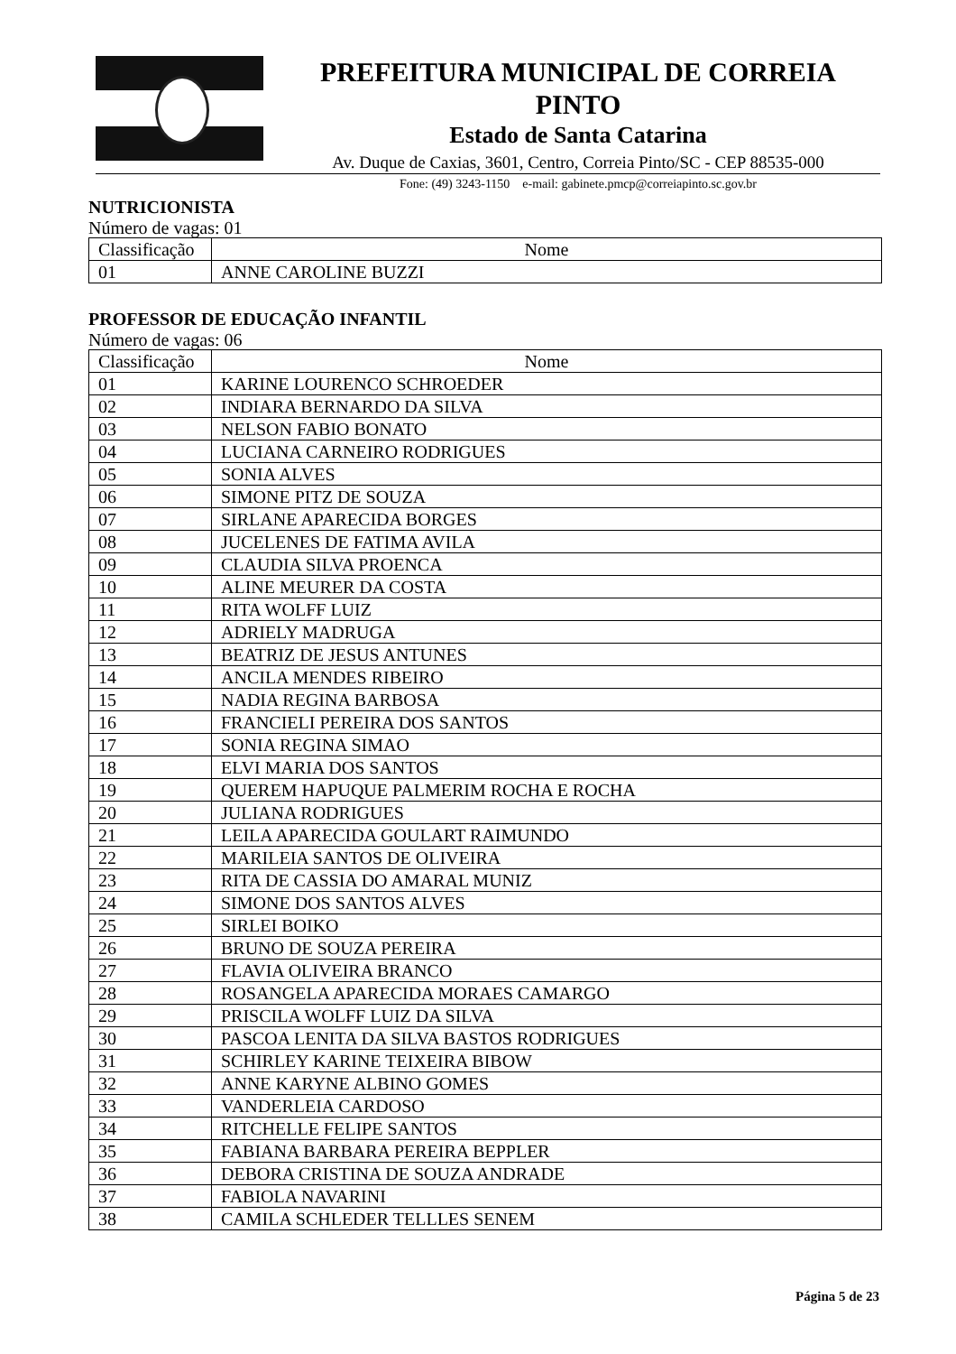PREFEITURA MUNICIPAL DE CORREIA PINTO
Estado de Santa Catarina
Av. Duque de Caxias, 3601, Centro, Correia Pinto/SC - CEP 88535-000
Fone: (49) 3243-1150 e-mail: gabinete.pmcp@correiapinto.sc.gov.br
NUTRICIONISTA
Número de vagas: 01
| Classificação | Nome |
| --- | --- |
| 01 | ANNE CAROLINE BUZZI |
PROFESSOR DE EDUCAÇÃO INFANTIL
Número de vagas: 06
| Classificação | Nome |
| --- | --- |
| 01 | KARINE LOURENCO SCHROEDER |
| 02 | INDIARA BERNARDO DA SILVA |
| 03 | NELSON FABIO BONATO |
| 04 | LUCIANA CARNEIRO RODRIGUES |
| 05 | SONIA ALVES |
| 06 | SIMONE PITZ DE SOUZA |
| 07 | SIRLANE APARECIDA BORGES |
| 08 | JUCELENES DE FATIMA AVILA |
| 09 | CLAUDIA SILVA PROENCA |
| 10 | ALINE MEURER DA COSTA |
| 11 | RITA WOLFF LUIZ |
| 12 | ADRIELY MADRUGA |
| 13 | BEATRIZ DE JESUS ANTUNES |
| 14 | ANCILA MENDES RIBEIRO |
| 15 | NADIA REGINA BARBOSA |
| 16 | FRANCIELI PEREIRA DOS SANTOS |
| 17 | SONIA REGINA SIMAO |
| 18 | ELVI MARIA DOS SANTOS |
| 19 | QUEREM HAPUQUE PALMERIM ROCHA E ROCHA |
| 20 | JULIANA RODRIGUES |
| 21 | LEILA APARECIDA GOULART RAIMUNDO |
| 22 | MARILEIA SANTOS DE OLIVEIRA |
| 23 | RITA DE CASSIA DO AMARAL MUNIZ |
| 24 | SIMONE DOS SANTOS ALVES |
| 25 | SIRLEI BOIKO |
| 26 | BRUNO DE SOUZA PEREIRA |
| 27 | FLAVIA OLIVEIRA BRANCO |
| 28 | ROSANGELA APARECIDA MORAES CAMARGO |
| 29 | PRISCILA WOLFF LUIZ DA SILVA |
| 30 | PASCOA LENITA DA SILVA BASTOS RODRIGUES |
| 31 | SCHIRLEY KARINE TEIXEIRA BIBOW |
| 32 | ANNE KARYNE ALBINO GOMES |
| 33 | VANDERLEIA CARDOSO |
| 34 | RITCHELLE FELIPE SANTOS |
| 35 | FABIANA BARBARA PEREIRA BEPPLER |
| 36 | DEBORA CRISTINA DE SOUZA ANDRADE |
| 37 | FABIOLA NAVARINI |
| 38 | CAMILA SCHLEDER TELLLES SENEM |
Página 5 de 23